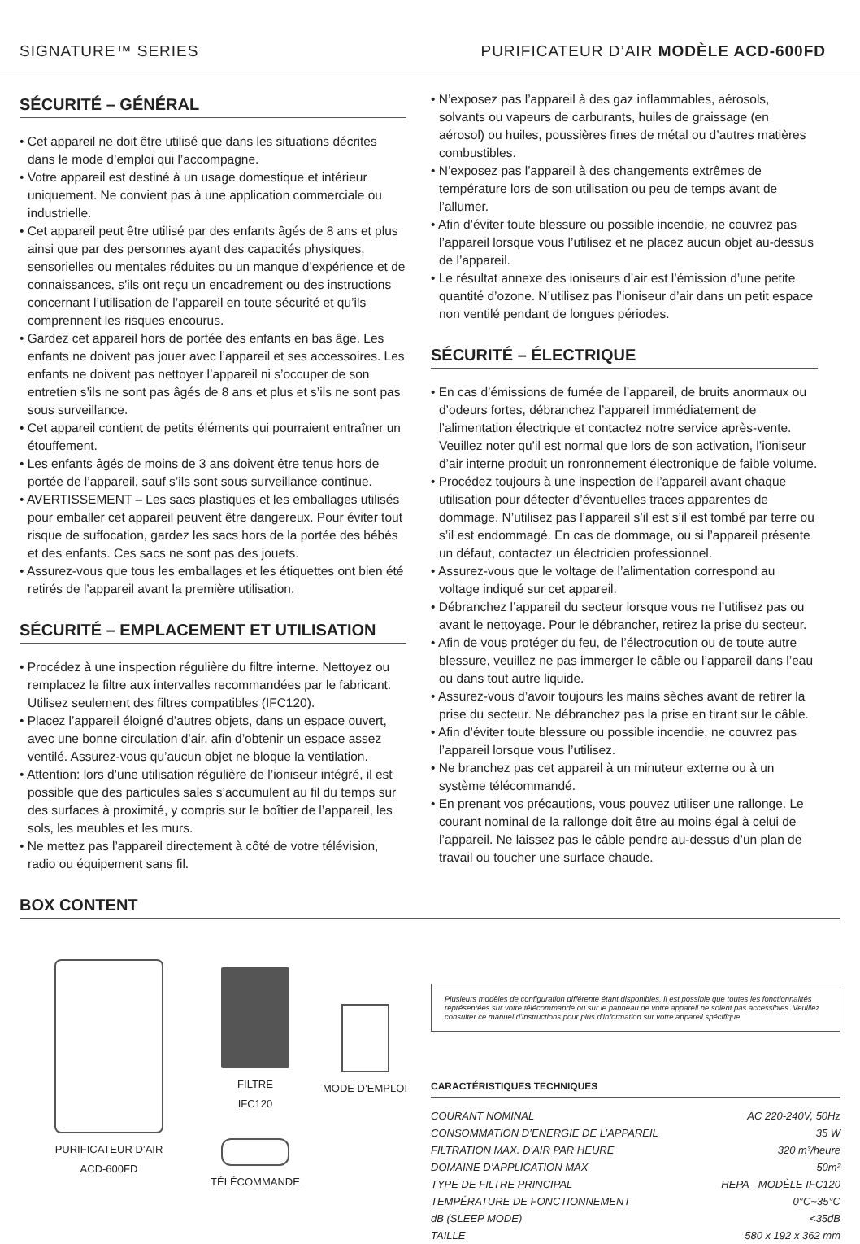SIGNATURE™ SERIES PURIFICATEUR D’AIR MODÈLE ACD-600FD
SÉCURITÉ – GÉNÉRAL
• Cet appareil ne doit être utilisé que dans les situations décrites dans le mode d’emploi qui l’accompagne.
• Votre appareil est destiné à un usage domestique et intérieur uniquement. Ne convient pas à une application commerciale ou industrielle.
• Cet appareil peut être utilisé par des enfants âgés de 8 ans et plus ainsi que par des personnes ayant des capacités physiques, sensorielles ou mentales réduites ou un manque d’expérience et de connaissances, s’ils ont reçu un encadrement ou des instructions concernant l’utilisation de l’appareil en toute sécurité et qu’ils comprennent les risques encourus.
• Gardez cet appareil hors de portée des enfants en bas âge. Les enfants ne doivent pas jouer avec l’appareil et ses accessoires. Les enfants ne doivent pas nettoyer l’appareil ni s’occuper de son entretien s’ils ne sont pas âgés de 8 ans et plus et s’ils ne sont pas sous surveillance.
• Cet appareil contient de petits éléments qui pourraient entraîner un étouffement.
• Les enfants âgés de moins de 3 ans doivent être tenus hors de portée de l’appareil, sauf s’ils sont sous surveillance continue.
• AVERTISSEMENT – Les sacs plastiques et les emballages utilisés pour emballer cet appareil peuvent être dangereux. Pour éviter tout risque de suffocation, gardez les sacs hors de la portée des bébés et des enfants. Ces sacs ne sont pas des jouets.
• Assurez-vous que tous les emballages et les étiquettes ont bien été retirés de l’appareil avant la première utilisation.
SÉCURITÉ – EMPLACEMENT ET UTILISATION
• Procédez à une inspection régulière du filtre interne. Nettoyez ou remplacez le filtre aux intervalles recommandées par le fabricant. Utilisez seulement des filtres compatibles (IFC120).
• Placez l’appareil éloigné d’autres objets, dans un espace ouvert, avec une bonne circulation d’air, afin d’obtenir un espace assez ventilé. Assurez-vous qu’aucun objet ne bloque la ventilation.
• Attention: lors d’une utilisation régulière de l’ioniseur intégré, il est possible que des particules sales s’accumulent au fil du temps sur des surfaces à proximité, y compris sur le boîtier de l’appareil, les sols, les meubles et les murs.
• Ne mettez pas l’appareil directement à côté de votre télévision, radio ou équipement sans fil.
• N’exposez pas l’appareil à des gaz inflammables, aérosols, solvants ou vapeurs de carburants, huiles de graissage (en aérosol) ou huiles, poussières fines de métal ou d’autres matières combustibles.
• N’exposez pas l’appareil à des changements extrêmes de température lors de son utilisation ou peu de temps avant de l’allumer.
• Afin d’éviter toute blessure ou possible incendie, ne couvrez pas l’appareil lorsque vous l’utilisez et ne placez aucun objet au-dessus de l’appareil.
• Le résultat annexe des ioniseurs d’air est l’émission d’une petite quantité d’ozone. N’utilisez pas l’ioniseur d’air dans un petit espace non ventilé pendant de longues périodes.
SÉCURITÉ – ÉLECTRIQUE
• En cas d’émissions de fumée de l’appareil, de bruits anormaux ou d’odeurs fortes, débranchez l’appareil immédiatement de l’alimentation électrique et contactez notre service après-vente. Veuillez noter qu’il est normal que lors de son activation, l’ioniseur d’air interne produit un ronronnement électronique de faible volume.
• Procédez toujours à une inspection de l’appareil avant chaque utilisation pour détecter d’éventuelles traces apparentes de dommage. N’utilisez pas l’appareil s’il est s’il est tombé par terre ou s’il est endommagé. En cas de dommage, ou si l’appareil présente un défaut, contactez un électricien professionnel.
• Assurez-vous que le voltage de l’alimentation correspond au voltage indiqué sur cet appareil.
• Débranchez l’appareil du secteur lorsque vous ne l’utilisez pas ou avant le nettoyage. Pour le débrancher, retirez la prise du secteur.
• Afin de vous protéger du feu, de l’électrocution ou de toute autre blessure, veuillez ne pas immerger le câble ou l’appareil dans l’eau ou dans tout autre liquide.
• Assurez-vous d’avoir toujours les mains sèches avant de retirer la prise du secteur. Ne débranchez pas la prise en tirant sur le câble.
• Afin d’éviter toute blessure ou possible incendie, ne couvrez pas l’appareil lorsque vous l’utilisez.
• Ne branchez pas cet appareil à un minuteur externe ou à un système télécommandé.
• En prenant vos précautions, vous pouvez utiliser une rallonge. Le courant nominal de la rallonge doit être au moins égal à celui de l’appareil. Ne laissez pas le câble pendre au-dessus d’un plan de travail ou toucher une surface chaude.
BOX CONTENT
PURIFICATEUR D’AIR
ACD-600FD
FILTRE
IFC120
TÉLÉCOMMANDE
MODE D’EMPLOI
Plusieurs modèles de configuration différente étant disponibles, il est possible que toutes les fonctionnalités représentées sur votre télécommande ou sur le panneau de votre appareil ne soient pas accessibles. Veuillez consulter ce manuel d’instructions pour plus d’information sur votre appareil spécifique.
CARACTÉRISTIQUES TECHNIQUES
| COURANT NOMINAL | AC 220-240V, 50Hz |
| CONSOMMATION D’ENERGIE DE L’APPAREIL | 35 W |
| FILTRATION MAX. D’AIR PAR HEURE | 320 m³/heure |
| DOMAINE D’APPLICATION MAX | 50m² |
| TYPE DE FILTRE PRINCIPAL | HEPA - MODÈLE IFC120 |
| TEMPÉRATURE DE FONCTIONNEMENT | 0°C~35°C |
| dB (SLEEP MODE) | <35dB |
| TAILLE | 580 x 192 x 362 mm |